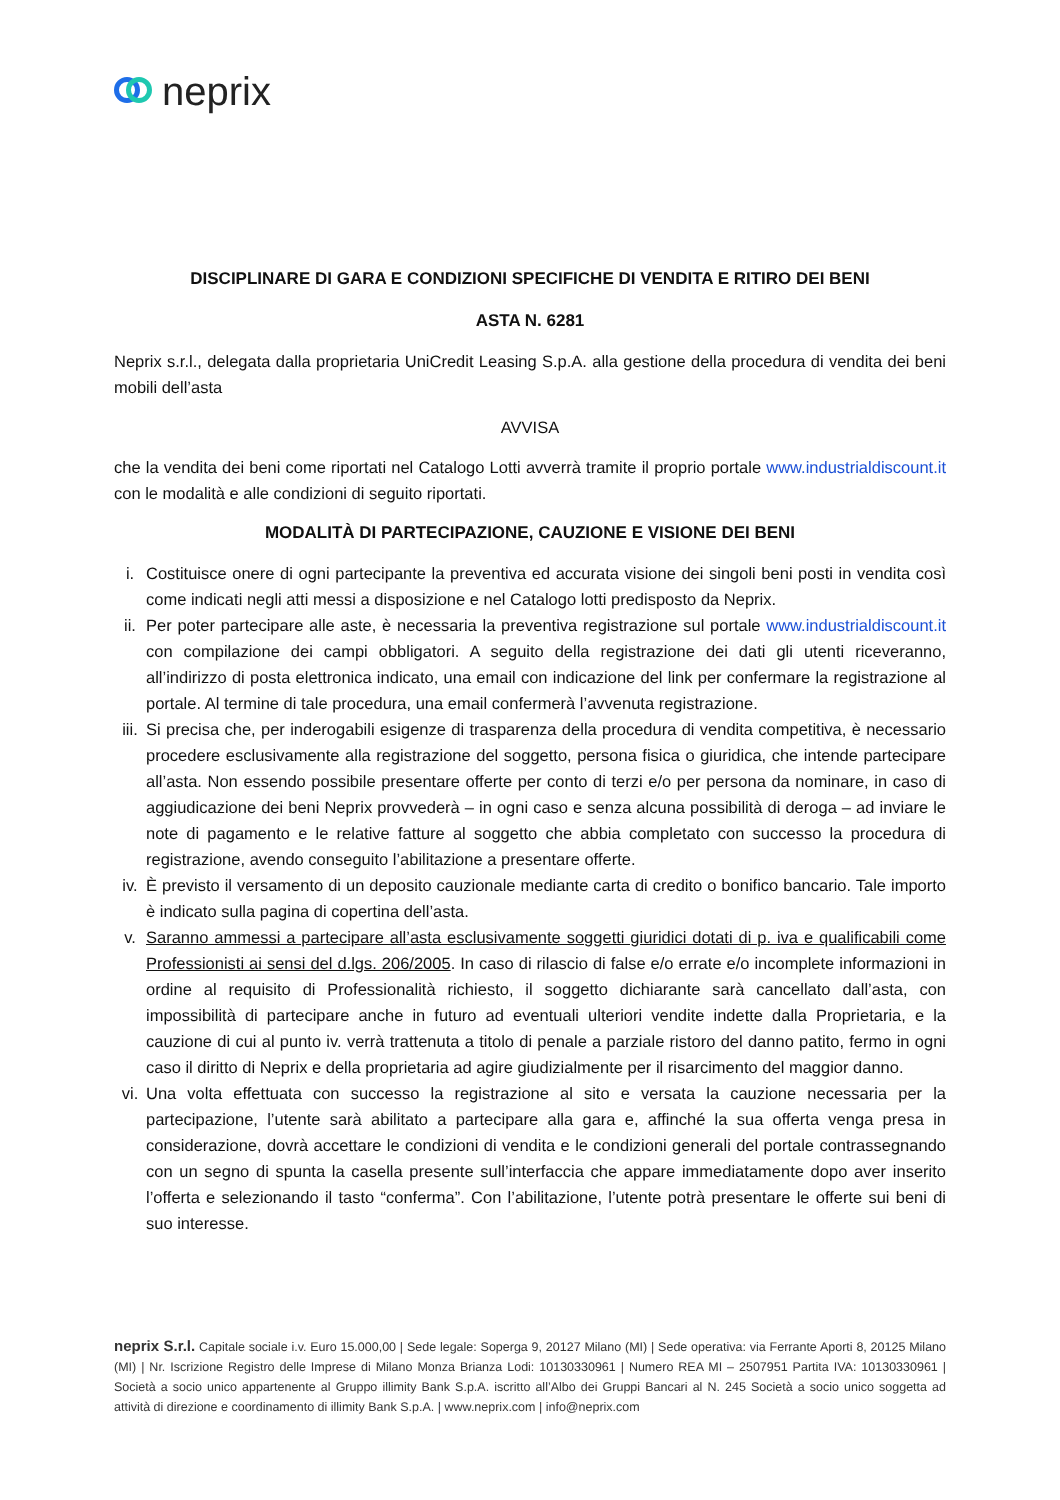neprix
DISCIPLINARE DI GARA E CONDIZIONI SPECIFICHE DI VENDITA E RITIRO DEI BENI
ASTA N. 6281
Neprix s.r.l., delegata dalla proprietaria UniCredit Leasing S.p.A. alla gestione della procedura di vendita dei beni mobili dell’asta
AVVISA
che la vendita dei beni come riportati nel Catalogo Lotti avverrà tramite il proprio portale www.industrialdiscount.it con le modalità e alle condizioni di seguito riportati.
MODALITÀ DI PARTECIPAZIONE, CAUZIONE E VISIONE DEI BENI
i. Costituisce onere di ogni partecipante la preventiva ed accurata visione dei singoli beni posti in vendita così come indicati negli atti messi a disposizione e nel Catalogo lotti predisposto da Neprix.
ii. Per poter partecipare alle aste, è necessaria la preventiva registrazione sul portale www.industrialdiscount.it con compilazione dei campi obbligatori. A seguito della registrazione dei dati gli utenti riceveranno, all’indirizzo di posta elettronica indicato, una email con indicazione del link per confermare la registrazione al portale. Al termine di tale procedura, una email confermerà l’avvenuta registrazione.
iii. Si precisa che, per inderogabili esigenze di trasparenza della procedura di vendita competitiva, è necessario procedere esclusivamente alla registrazione del soggetto, persona fisica o giuridica, che intende partecipare all’asta. Non essendo possibile presentare offerte per conto di terzi e/o per persona da nominare, in caso di aggiudicazione dei beni Neprix provvederà – in ogni caso e senza alcuna possibilità di deroga – ad inviare le note di pagamento e le relative fatture al soggetto che abbia completato con successo la procedura di registrazione, avendo conseguito l’abilitazione a presentare offerte.
iv. È previsto il versamento di un deposito cauzionale mediante carta di credito o bonifico bancario. Tale importo è indicato sulla pagina di copertina dell’asta.
v. Saranno ammessi a partecipare all’asta esclusivamente soggetti giuridici dotati di p. iva e qualificabili come Professionisti ai sensi del d.lgs. 206/2005. In caso di rilascio di false e/o errate e/o incomplete informazioni in ordine al requisito di Professionalità richiesto, il soggetto dichiarante sarà cancellato dall’asta, con impossibilità di partecipare anche in futuro ad eventuali ulteriori vendite indette dalla Proprietaria, e la cauzione di cui al punto iv. verrà trattenuta a titolo di penale a parziale ristoro del danno patito, fermo in ogni caso il diritto di Neprix e della proprietaria ad agire giudizialmente per il risarcimento del maggior danno.
vi. Una volta effettuata con successo la registrazione al sito e versata la cauzione necessaria per la partecipazione, l’utente sarà abilitato a partecipare alla gara e, affinché la sua offerta venga presa in considerazione, dovrà accettare le condizioni di vendita e le condizioni generali del portale contrassegnando con un segno di spunta la casella presente sull’interfaccia che appare immediatamente dopo aver inserito l’offerta e selezionando il tasto “conferma”. Con l’abilitazione, l’utente potrà presentare le offerte sui beni di suo interesse.
neprix S.r.l. Capitale sociale i.v. Euro 15.000,00 | Sede legale: Soperga 9, 20127 Milano (MI) | Sede operativa: via Ferrante Aporti 8, 20125 Milano (MI) | Nr. Iscrizione Registro delle Imprese di Milano Monza Brianza Lodi: 10130330961 | Numero REA MI – 2507951 Partita IVA: 10130330961 | Società a socio unico appartenente al Gruppo illimity Bank S.p.A. iscritto all’Albo dei Gruppi Bancari al N. 245 Società a socio unico soggetta ad attività di direzione e coordinamento di illimity Bank S.p.A. | www.neprix.com | info@neprix.com